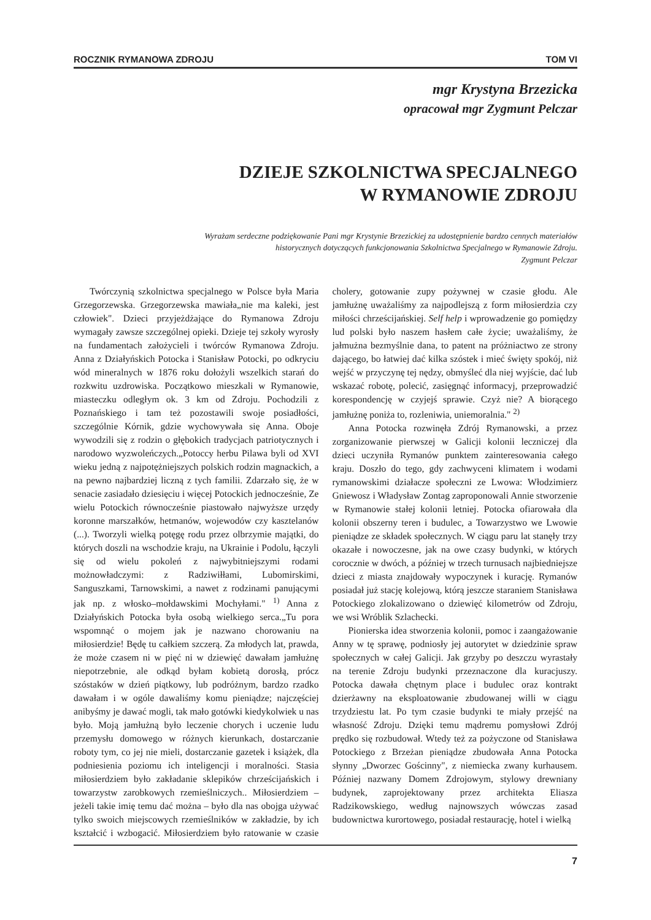ROCZNIK RYMANOWA ZDROJU TOM VI
mgr Krystyna Brzezicka
opracował mgr Zygmunt Pelczar
DZIEJE SZKOLNICTWA SPECJALNEGO
W RYMANOWIE ZDROJU
Wyrażam serdeczne podziękowanie Pani mgr Krystynie Brzezickiej za udostępnienie bardzo cennych materiałów historycznych dotyczących funkcjonowania Szkolnictwa Specjalnego w Rymanowie Zdroju.
Zygmunt Pelczar
Twórczynią szkolnictwa specjalnego w Polsce była Maria Grzegorzewska. Grzegorzewska mawiała„nie ma kaleki, jest człowiek". Dzieci przyjeżdżające do Rymanowa Zdroju wymagały zawsze szczególnej opieki. Dzieje tej szkoły wyrosły na fundamentach założycieli i twórców Rymanowa Zdroju. Anna z Działyńskich Potocka i Stanisław Potocki, po odkryciu wód mineralnych w 1876 roku dołożyli wszelkich starań do rozkwitu uzdrowiska. Początkowo mieszkali w Rymanowie, miasteczku odległym ok. 3 km od Zdroju. Pochodzili z Poznańskiego i tam też pozostawili swoje posiadłości, szczególnie Kórnik, gdzie wychowywała się Anna. Oboje wywodzili się z rodzin o głębokich tradycjach patriotycznych i narodowo wyzwoleńczych.„Potoccy herbu Pilawa byli od XVI wieku jedną z najpotężniejszych polskich rodzin magnackich, a na pewno najbardziej liczną z tych familii. Zdarzało się, że w senacie zasiadało dziesięciu i więcej Potockich jednocześnie, Ze wielu Potockich równocześnie piastowało najwyższe urzędy koronne marszałków, hetmanów, wojewodów czy kasztelanów (...). Tworzyli wielką potęgę rodu przez olbrzymie majątki, do których doszli na wschodzie kraju, na Ukrainie i Podolu, łączyli się od wielu pokoleń z najwybitniejszymi rodami możnowładczymi: z Radziwiłłami, Lubomirskimi, Sanguszkami, Tarnowskimi, a nawet z rodzinami panującymi jak np. z włosko–mołdawskimi Mochyłami." <sup>1)</sup> Anna z Działyńskich Potocka była osobą wielkiego serca.„Tu pora wspomnąć o mojem jak je nazwano chorowaniu na miłosierdzie! Będę tu całkiem szczerą. Za młodych lat, prawda, że może czasem ni w pięć ni w dziewięć dawałam jamłużnę niepotrzebnie, ale odkąd byłam kobietą dorosłą, prócz szóstaków w dzień piątkowy, lub podróżnym, bardzo rzadko dawałam i w ogóle dawaliśmy komu pieniądze; najczęściej anibyśmy je dawać mogli, tak mało gotówki kiedykolwiek u nas było. Moją jamłużną było leczenie chorych i uczenie ludu przemysłu domowego w różnych kierunkach, dostarczanie roboty tym, co jej nie mieli, dostarczanie gazetek i książek, dla podniesienia poziomu ich inteligencji i moralności. Stasia miłosierdziem było zakładanie sklepików chrześcijańskich i towarzystw zarobkowych rzemieślniczych.. Miłosierdziem – jeżeli takie imię temu dać można – było dla nas obojga używać tylko swoich miejscowych rzemieślników w zakładzie, by ich kształcić i wzbogacić. Miłosierdziem było ratowanie w czasie cholery, gotowanie zupy pożywnej w czasie głodu. Ale jamłużnę uważaliśmy za najpodlejszą z form miłosierdzia czy miłości chrześcijańskiej. Self help i wprowadzenie go pomiędzy lud polski było naszem hasłem całe życie; uważaliśmy, że jałmużna bezmyślnie dana, to patent na próżniactwo ze strony dającego, bo łatwiej dać kilka szóstek i mieć święty spokój, niż wejść w przyczynę tej nędzy, obmyśleć dla niej wyjście, dać lub wskazać robotę, polecić, zasięgnąć informacyj, przeprowadzić korespondencję w czyjejś sprawie. Czyż nie? A biorącego jamłużnę poniża to, rozleniwia, uniemoralnia." <sup>2)</sup>
Anna Potocka rozwinęła Zdrój Rymanowski, a przez zorganizowanie pierwszej w Galicji kolonii leczniczej dla dzieci uczyniła Rymanów punktem zainteresowania całego kraju. Doszło do tego, gdy zachwyceni klimatem i wodami rymanowskimi działacze społeczni ze Lwowa: Włodzimierz Gniewosz i Władysław Zontag zaproponowali Annie stworzenie w Rymanowie stałej kolonii letniej. Potocka ofiarowała dla kolonii obszerny teren i budulec, a Towarzystwo we Lwowie pieniądze ze składek społecznych. W ciągu paru lat stanęły trzy okazałe i nowoczesne, jak na owe czasy budynki, w których corocznie w dwóch, a później w trzech turnusach najbiedniejsze dzieci z miasta znajdowały wypoczynek i kurację. Rymanów posiadał już stację kolejową, którą jeszcze staraniem Stanisława Potockiego zlokalizowano o dziewięć kilometrów od Zdroju, we wsi Wróblik Szlachecki.
Pionierska idea stworzenia kolonii, pomoc i zaangażowanie Anny w tę sprawę, podniosły jej autorytet w dziedzinie spraw społecznych w całej Galicji. Jak grzyby po deszczu wyrastały na terenie Zdroju budynki przeznaczone dla kuracjuszy. Potocka dawała chętnym place i budulec oraz kontrakt dzierżawny na eksploatowanie zbudowanej willi w ciągu trzydziestu lat. Po tym czasie budynki te miały przejść na własność Zdroju. Dzięki temu mądremu pomysłowi Zdrój prędko się rozbudował. Wtedy też za pożyczone od Stanisława Potockiego z Brzeżan pieniądze zbudowała Anna Potocka słynny „Dworzec Gościnny", z niemiecka zwany kurhausem. Później nazwany Domem Zdrojowym, stylowy drewniany budynek, zaprojektowany przez architekta Eliasza Radzikowskiego, według najnowszych wówczas zasad budownictwa kurortowego, posiadał restaurację, hotel i wielką
7